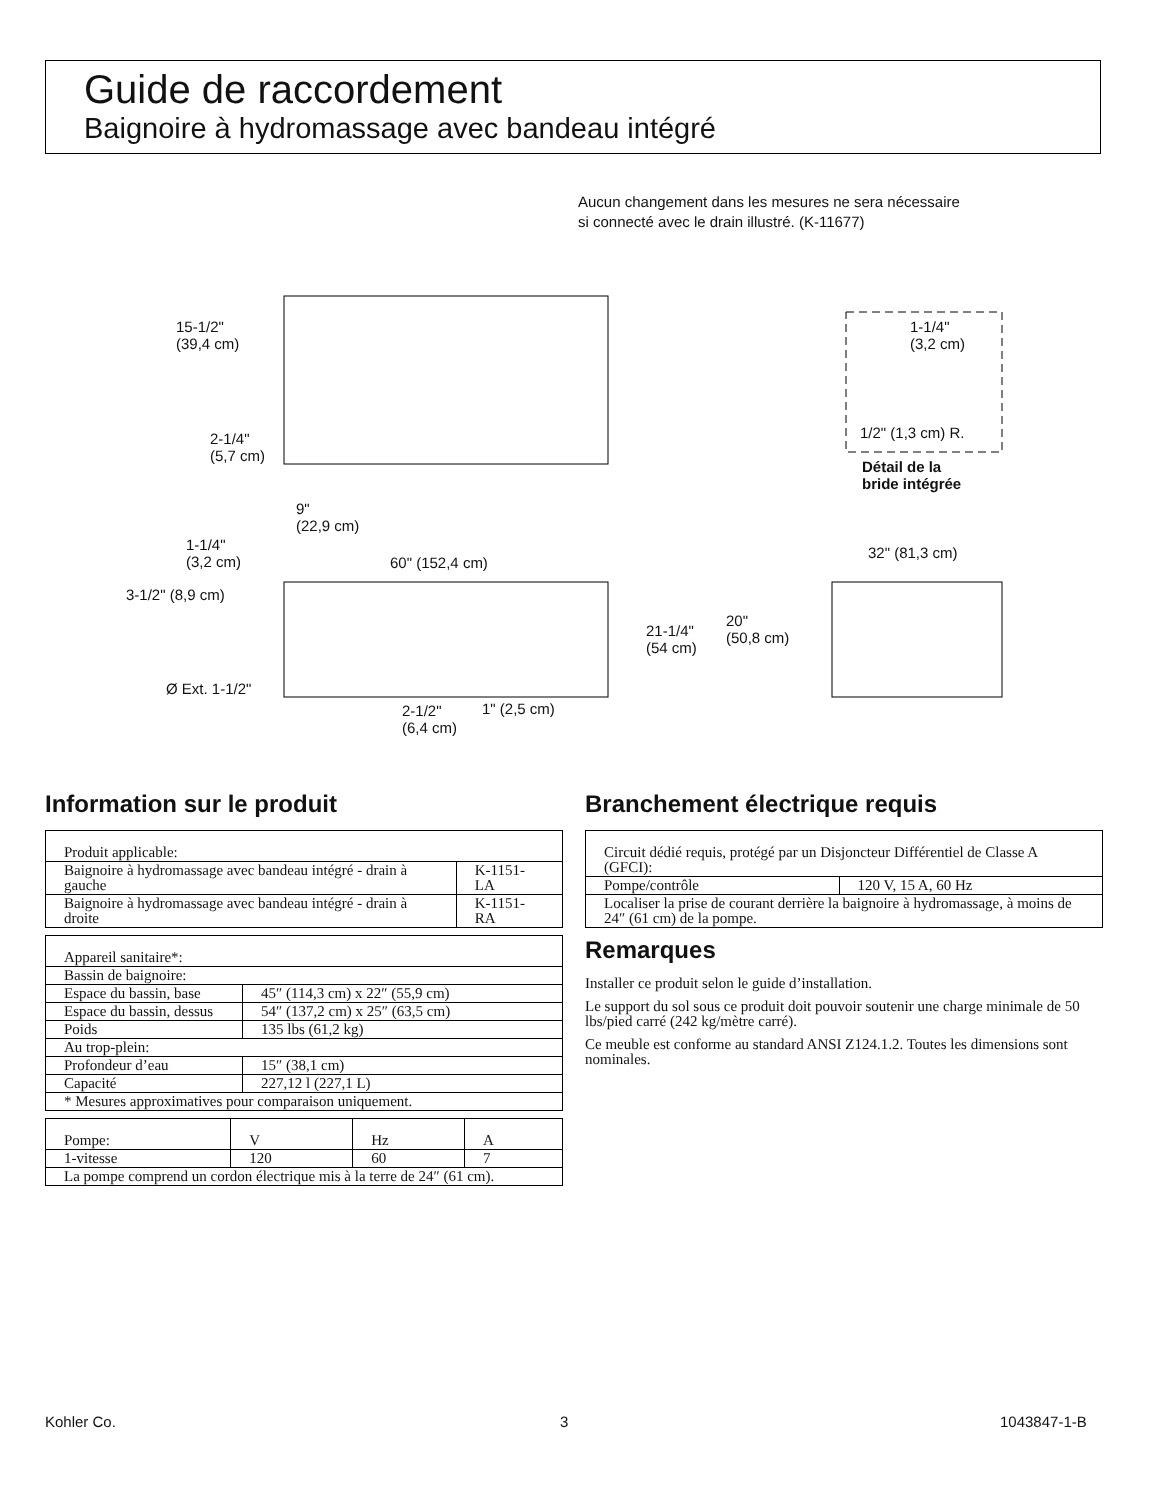Guide de raccordement
Baignoire à hydromassage avec bandeau intégré
Aucun changement dans les mesures ne sera nécessaire
si connecté avec le drain illustré. (K-11677)
15-1/2"
(39,4 cm)
2-1/4"
(5,7 cm)
9"
(22,9 cm)
1-1/4"
(3,2 cm) 60" (152,4 cm)
3-1/2" (8,9 cm)
Ø Ext. 1-1/2"
2-1/2"
(6,4 cm)
1" (2,5 cm)
1-1/4"
(3,2 cm)
1/2" (1,3 cm) R.
Détail de la
bride intégrée
32" (81,3 cm)
21-1/4"
(54 cm)
20"
(50,8 cm)
Information sur le produit
| Produit applicable: | |
| Baignoire à hydromassage avec bandeau intégré - drain à gauche | K-1151-LA |
| Baignoire à hydromassage avec bandeau intégré - drain à droite | K-1151-RA |
| Appareil sanitaire*: | |
| Bassin de baignoire: | |
| Espace du bassin, base | 45″ (114,3 cm) x 22″ (55,9 cm) |
| Espace du bassin, dessus | 54″ (137,2 cm) x 25″ (63,5 cm) |
| Poids | 135 lbs (61,2 kg) |
| Au trop-plein: | |
| Profondeur d’eau | 15″ (38,1 cm) |
| Capacité | 227,12 l (227,1 L) |
| * Mesures approximatives pour comparaison uniquement. | |
| Pompe: | V | Hz | A |
| 1-vitesse | 120 | 60 | 7 |
| La pompe comprend un cordon électrique mis à la terre de 24″ (61 cm). | | | |
Branchement électrique requis
| Circuit dédié requis, protégé par un Disjoncteur Différentiel de Classe A (GFCI): | |
| Pompe/contrôle | 120 V, 15 A, 60 Hz |
| Localiser la prise de courant derrière la baignoire à hydromassage, à moins de 24″ (61 cm) de la pompe. | |
Remarques
Installer ce produit selon le guide d’installation.
Le support du sol sous ce produit doit pouvoir soutenir une charge minimale de 50 lbs/pied carré (242 kg/mètre carré).
Ce meuble est conforme au standard ANSI Z124.1.2. Toutes les dimensions sont nominales.
Kohler Co. 3 1043847-1-B